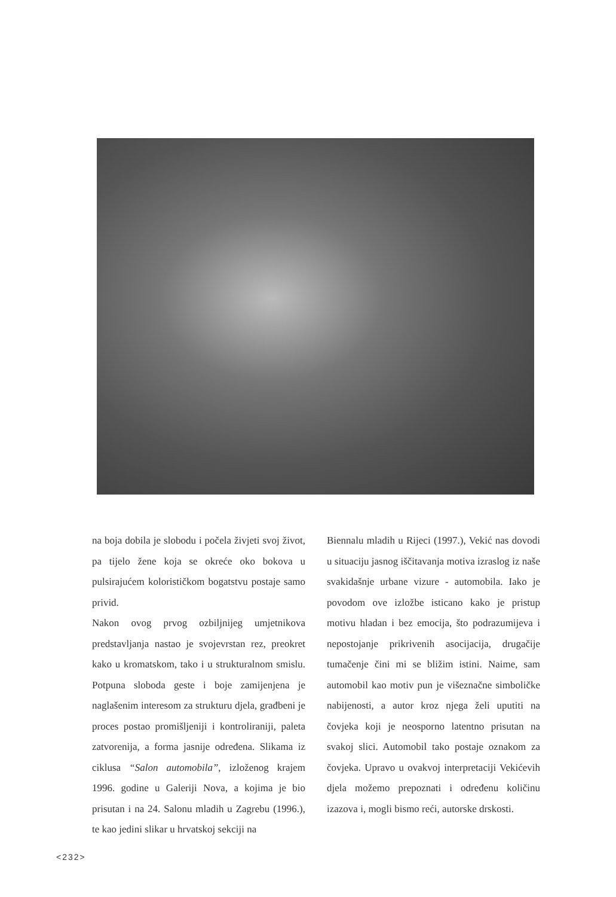na boja dobila je slobodu i počela živjeti svoj život, pa tijelo žene koja se okreće oko bokova u pulsirajućem kolorističkom bogatstvu postaje samo privid.
Nakon ovog prvog ozbiljnijeg umjetnikova predstavljanja nastao je svojevrstan rez, preokret kako u kromatskom, tako i u strukturalnom smislu. Potpuna sloboda geste i boje zamijenjena je naglašenim interesom za strukturu djela, građbeni je proces postao promišljeniji i kontroliraniji, paleta zatvorenija, a forma jasnije određena. Slikama iz ciklusa “Salon automobila”, izloženog krajem 1996. godine u Galeriji Nova, a kojima je bio prisutan i na 24. Salonu mladih u Zagrebu (1996.), te kao jedini slikar u hrvatskoj sekciji na
Biennalu mladih u Rijeci (1997.), Vekić nas dovodi u situaciju jasnog iščitavanja motiva izraslog iz naše svakidašnje urbane vizure - automobila. Iako je povodom ove izložbe isticano kako je pristup motivu hladan i bez emocija, što podrazumijeva i nepostojanje prikrivenih asocijacija, drugačije tumačenje čini mi se bližim istini. Naime, sam automobil kao motiv pun je višeznačne simboličke nabijenosti, a autor kroz njega želi uputiti na čovjeka koji je neosporno latentno prisutan na svakoj slici. Automobil tako postaje oznakom za čovjeka. Upravo u ovakvoj interpretaciji Vekićevih djela možemo prepoznati i određenu količinu izazova i, mogli bismo reći, autorske drskosti.
<232>